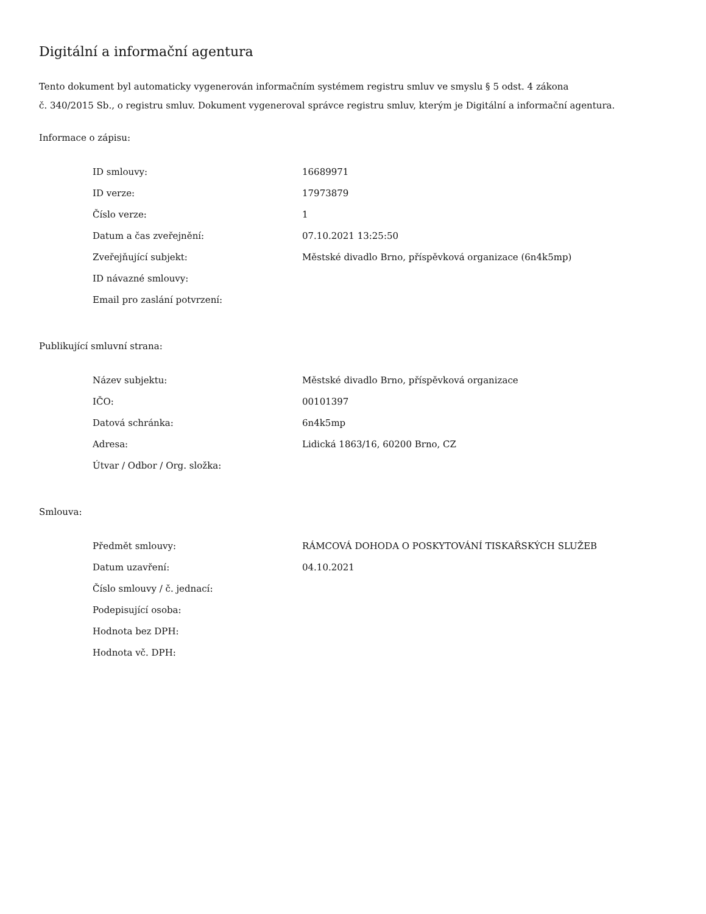Digitální a informační agentura
Tento dokument byl automaticky vygenerován informačním systémem registru smluv ve smyslu § 5 odst. 4 zákona
č. 340/2015 Sb., o registru smluv. Dokument vygeneroval správce registru smluv, kterým je Digitální a informační agentura.
Informace o zápisu:
| ID smlouvy: | 16689971 |
| ID verze: | 17973879 |
| Číslo verze: | 1 |
| Datum a čas zveřejnění: | 07.10.2021 13:25:50 |
| Zveřejňující subjekt: | Městské divadlo Brno, příspěvková organizace (6n4k5mp) |
| ID návazné smlouvy: | |
| Email pro zaslání potvrzení: | |
Publikující smluvní strana:
| Název subjektu: | Městské divadlo Brno, příspěvková organizace |
| IČO: | 00101397 |
| Datová schránka: | 6n4k5mp |
| Adresa: | Lidická 1863/16, 60200 Brno, CZ |
| Útvar / Odbor / Org. složka: | |
Smlouva:
| Předmět smlouvy: | RÁMCOVÁ DOHODA O POSKYTOVÁNÍ TISKAŘSKÝCH SLUŽEB |
| Datum uzavření: | 04.10.2021 |
| Číslo smlouvy / č. jednací: | |
| Podepisující osoba: | |
| Hodnota bez DPH: | |
| Hodnota vč. DPH: | |